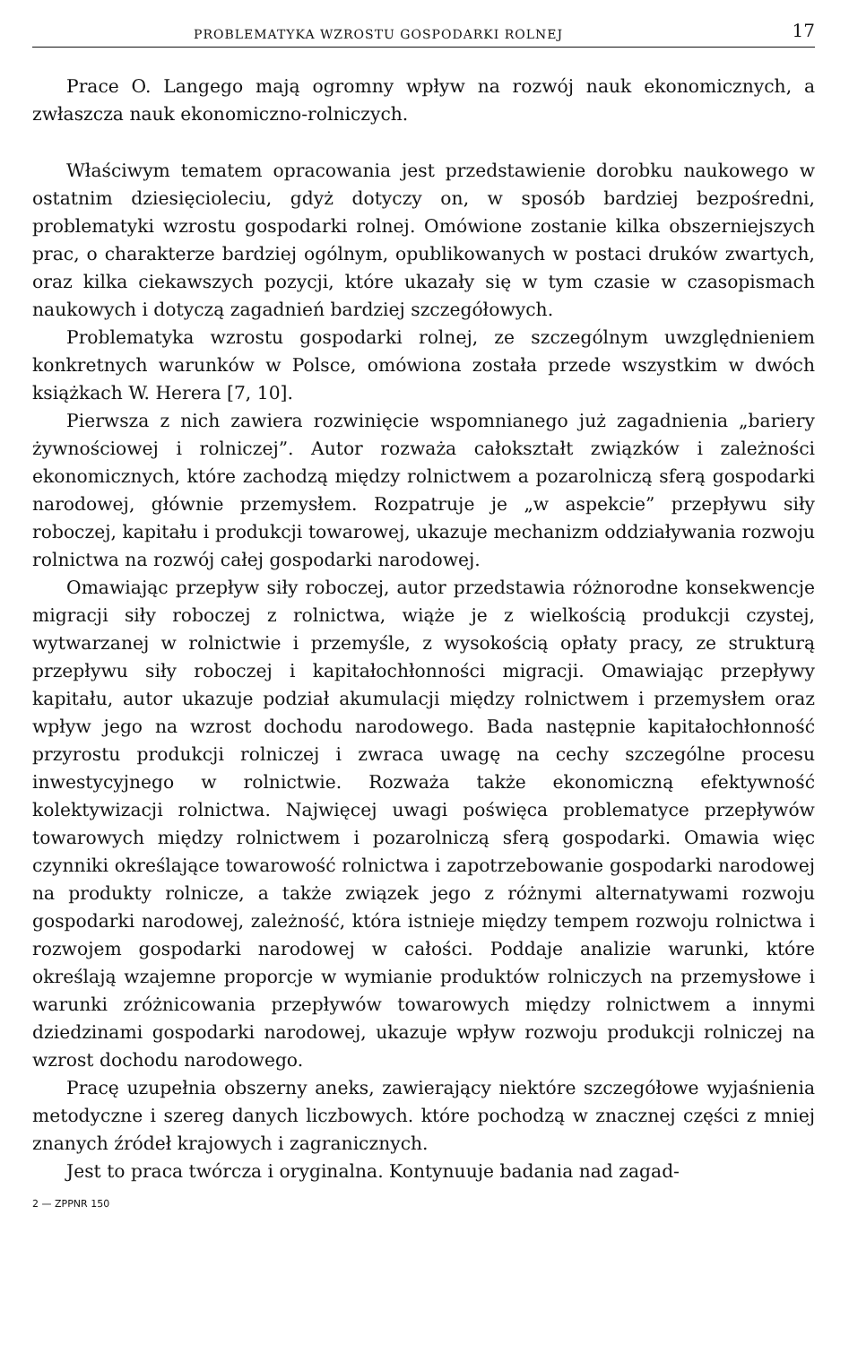PROBLEMATYKA WZROSTU GOSPODARKI ROLNEJ 17
Prace O. Langego mają ogromny wpływ na rozwój nauk ekonomicznych, a zwłaszcza nauk ekonomiczno-rolniczych.
Właściwym tematem opracowania jest przedstawienie dorobku naukowego w ostatnim dziesięcioleciu, gdyż dotyczy on, w sposób bardziej bezpośredni, problematyki wzrostu gospodarki rolnej. Omówione zostanie kilka obszerniejszych prac, o charakterze bardziej ogólnym, opublikowanych w postaci druków zwartych, oraz kilka ciekawszych pozycji, które ukazały się w tym czasie w czasopismach naukowych i dotyczą zagadnień bardziej szczegółowych.
Problematyka wzrostu gospodarki rolnej, ze szczególnym uwzględnieniem konkretnych warunków w Polsce, omówiona została przede wszystkim w dwóch książkach W. Herera [7, 10].
Pierwsza z nich zawiera rozwinięcie wspomnianego już zagadnienia „bariery żywnościowej i rolniczej”. Autor rozważa całokształt związków i zależności ekonomicznych, które zachodzą między rolnictwem a pozarolniczą sferą gospodarki narodowej, głównie przemysłem. Rozpatruje je „w aspekcie” przepływu siły roboczej, kapitału i produkcji towarowej, ukazuje mechanizm oddziaływania rozwoju rolnictwa na rozwój całej gospodarki narodowej.
Omawiając przepływ siły roboczej, autor przedstawia różnorodne konsekwencje migracji siły roboczej z rolnictwa, wiąże je z wielkością produkcji czystej, wytwarzanej w rolnictwie i przemyśle, z wysokością opłaty pracy, ze strukturą przepływu siły roboczej i kapitałochłonności migracji. Omawiając przepływy kapitału, autor ukazuje podział akumulacji między rolnictwem i przemysłem oraz wpływ jego na wzrost dochodu narodowego. Bada następnie kapitałochłonność przyrostu produkcji rolniczej i zwraca uwagę na cechy szczególne procesu inwestycyjnego w rolnictwie. Rozważa także ekonomiczną efektywność kolektywizacji rolnictwa. Najwięcej uwagi poświęca problematyce przepływów towarowych między rolnictwem i pozarolniczą sferą gospodarki. Omawia więc czynniki określające towarowość rolnictwa i zapotrzebowanie gospodarki narodowej na produkty rolnicze, a także związek jego z różnymi alternatywami rozwoju gospodarki narodowej, zależność, która istnieje między tempem rozwoju rolnictwa i rozwojem gospodarki narodowej w całości. Poddaje analizie warunki, które określają wzajemne proporcje w wymianie produktów rolniczych na przemysłowe i warunki zróżnicowania przepływów towarowych między rolnictwem a innymi dziedzinami gospodarki narodowej, ukazuje wpływ rozwoju produkcji rolniczej na wzrost dochodu narodowego.
Pracę uzupełnia obszerny aneks, zawierający niektóre szczegółowe wyjaśnienia metodyczne i szereg danych liczbowych. które pochodzą w znacznej części z mniej znanych źródeł krajowych i zagranicznych.
Jest to praca twórcza i oryginalna. Kontynuuje badania nad zagad-
2 — ZPPNR 150